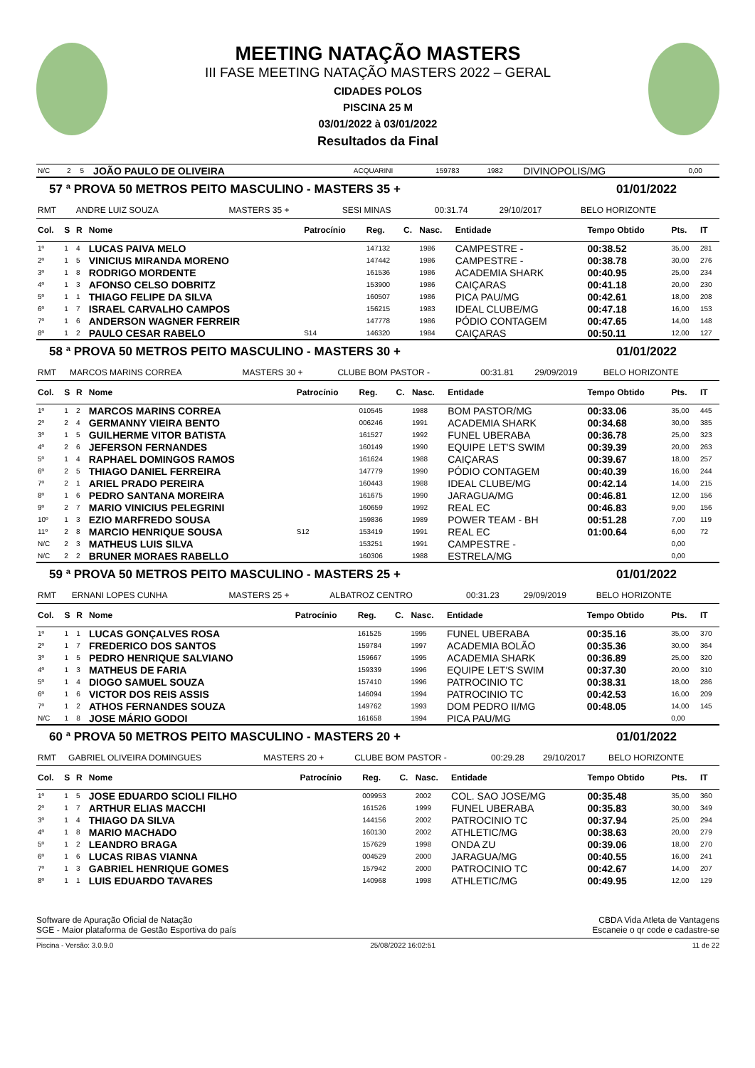MEETING NATAÇÃO MASTERS
III FASE MEETING NATAÇÃO MASTERS 2022 – GERAL
CIDADES POLOS
PISCINA 25 M
03/01/2022 à 03/01/2022
Resultados da Final
| N/C | 2 | 5 | JOÃO PAULO DE OLIVEIRA | ACQUARINI | 159783 | 1982 | DIVINOPOLIS/MG | 0,00 |
57 ª PROVA 50 METROS PEITO MASCULINO - MASTERS 35 + 01/01/2022
| RMT | ANDRE LUIZ SOUZA | MASTERS 35 + | SESI MINAS | 00:31.74 | 29/10/2017 | BELO HORIZONTE |
| Col. | S | R | Nome | Patrocínio | Reg. | C. | Nasc. | Entidade | Tempo Obtido | Pts. | IT |
| --- | --- | --- | --- | --- | --- | --- | --- | --- | --- | --- | --- |
| 1º | 1 | 4 | LUCAS PAIVA MELO | | 147132 | | 1986 | CAMPESTRE - | 00:38.52 | 35,00 | 281 |
| 2º | 1 | 5 | VINICIUS MIRANDA MORENO | | 147442 | | 1986 | CAMPESTRE - | 00:38.78 | 30,00 | 276 |
| 3º | 1 | 8 | RODRIGO MORDENTE | | 161536 | | 1986 | ACADEMIA SHARK | 00:40.95 | 25,00 | 234 |
| 4º | 1 | 3 | AFONSO CELSO DOBRITZ | | 153900 | | 1986 | CAIÇARAS | 00:41.18 | 20,00 | 230 |
| 5º | 1 | 1 | THIAGO FELIPE DA SILVA | | 160507 | | 1986 | PICA PAU/MG | 00:42.61 | 18,00 | 208 |
| 6º | 1 | 7 | ISRAEL CARVALHO CAMPOS | | 156215 | | 1983 | IDEAL CLUBE/MG | 00:47.18 | 16,00 | 153 |
| 7º | 1 | 6 | ANDERSON WAGNER FERREIR | | 147778 | | 1986 | PÓDIO CONTAGEM | 00:47.65 | 14,00 | 148 |
| 8º | 1 | 2 | PAULO CESAR RABELO | S14 | 146320 | | 1984 | CAIÇARAS | 00:50.11 | 12,00 | 127 |
58 ª PROVA 50 METROS PEITO MASCULINO - MASTERS 30 + 01/01/2022
| RMT | MARCOS MARINS CORREA | MASTERS 30 + | CLUBE BOM PASTOR - | 00:31.81 | 29/09/2019 | BELO HORIZONTE |
| Col. | S | R | Nome | Patrocínio | Reg. | C. | Nasc. | Entidade | Tempo Obtido | Pts. | IT |
| --- | --- | --- | --- | --- | --- | --- | --- | --- | --- | --- | --- |
| 1º | 1 | 2 | MARCOS MARINS CORREA | | 010545 | | 1988 | BOM PASTOR/MG | 00:33.06 | 35,00 | 445 |
| 2º | 2 | 4 | GERMANNY VIEIRA BENTO | | 006246 | | 1991 | ACADEMIA SHARK | 00:34.68 | 30,00 | 385 |
| 3º | 1 | 5 | GUILHERME VITOR BATISTA | | 161527 | | 1992 | FUNEL UBERABA | 00:36.78 | 25,00 | 323 |
| 4º | 2 | 6 | JEFERSON FERNANDES | | 160149 | | 1990 | EQUIPE LET'S SWIM | 00:39.39 | 20,00 | 263 |
| 5º | 1 | 4 | RAPHAEL DOMINGOS RAMOS | | 161624 | | 1988 | CAIÇARAS | 00:39.67 | 18,00 | 257 |
| 6º | 2 | 5 | THIAGO DANIEL FERREIRA | | 147779 | | 1990 | PÓDIO CONTAGEM | 00:40.39 | 16,00 | 244 |
| 7º | 2 | 1 | ARIEL PRADO PEREIRA | | 160443 | | 1988 | IDEAL CLUBE/MG | 00:42.14 | 14,00 | 215 |
| 8º | 1 | 6 | PEDRO SANTANA MOREIRA | | 161675 | | 1990 | JARAGUA/MG | 00:46.81 | 12,00 | 156 |
| 9º | 2 | 7 | MARIO VINICIUS PELEGRINI | | 160659 | | 1992 | REAL EC | 00:46.83 | 9,00 | 156 |
| 10º | 1 | 3 | EZIO MARFREDO SOUSA | | 159836 | | 1989 | POWER TEAM - BH | 00:51.28 | 7,00 | 119 |
| 11º | 2 | 8 | MARCIO HENRIQUE SOUSA | S12 | 153419 | | 1991 | REAL EC | 01:00.64 | 6,00 | 72 |
| N/C | 2 | 3 | MATHEUS LUIS SILVA | | 153251 | | 1991 | CAMPESTRE - | | 0,00 | |
| N/C | 2 | 2 | BRUNER MORAES RABELLO | | 160306 | | 1988 | ESTRELA/MG | | 0,00 | |
59 ª PROVA 50 METROS PEITO MASCULINO - MASTERS 25 + 01/01/2022
| RMT | ERNANI LOPES CUNHA | MASTERS 25 + | ALBATROZ CENTRO | 00:31.23 | 29/09/2019 | BELO HORIZONTE |
| Col. | S | R | Nome | Patrocínio | Reg. | C. | Nasc. | Entidade | Tempo Obtido | Pts. | IT |
| --- | --- | --- | --- | --- | --- | --- | --- | --- | --- | --- | --- |
| 1º | 1 | 1 | LUCAS GONÇALVES ROSA | | 161525 | | 1995 | FUNEL UBERABA | 00:35.16 | 35,00 | 370 |
| 2º | 1 | 7 | FREDERICO DOS SANTOS | | 159784 | | 1997 | ACADEMIA BOLÃO | 00:35.36 | 30,00 | 364 |
| 3º | 1 | 5 | PEDRO HENRIQUE SALVIANO | | 159667 | | 1995 | ACADEMIA SHARK | 00:36.89 | 25,00 | 320 |
| 4º | 1 | 3 | MATHEUS DE FARIA | | 159339 | | 1996 | EQUIPE LET'S SWIM | 00:37.30 | 20,00 | 310 |
| 5º | 1 | 4 | DIOGO SAMUEL SOUZA | | 157410 | | 1996 | PATROCINIO TC | 00:38.31 | 18,00 | 286 |
| 6º | 1 | 6 | VICTOR DOS REIS ASSIS | | 146094 | | 1994 | PATROCINIO TC | 00:42.53 | 16,00 | 209 |
| 7º | 1 | 2 | ATHOS FERNANDES SOUZA | | 149762 | | 1993 | DOM PEDRO II/MG | 00:48.05 | 14,00 | 145 |
| N/C | 1 | 8 | JOSE MÁRIO GODOI | | 161658 | | 1994 | PICA PAU/MG | | 0,00 | |
60 ª PROVA 50 METROS PEITO MASCULINO - MASTERS 20 + 01/01/2022
| RMT | GABRIEL OLIVEIRA DOMINGUES | MASTERS 20 + | CLUBE BOM PASTOR - | 00:29.28 | 29/10/2017 | BELO HORIZONTE |
| Col. | S | R | Nome | Patrocínio | Reg. | C. | Nasc. | Entidade | Tempo Obtido | Pts. | IT |
| --- | --- | --- | --- | --- | --- | --- | --- | --- | --- | --- | --- |
| 1º | 1 | 5 | JOSE EDUARDO SCIOLI FILHO | | 009953 | | 2002 | COL. SAO JOSE/MG | 00:35.48 | 35,00 | 360 |
| 2º | 1 | 7 | ARTHUR ELIAS MACCHI | | 161526 | | 1999 | FUNEL UBERABA | 00:35.83 | 30,00 | 349 |
| 3º | 1 | 4 | THIAGO DA SILVA | | 144156 | | 2002 | PATROCINIO TC | 00:37.94 | 25,00 | 294 |
| 4º | 1 | 8 | MARIO MACHADO | | 160130 | | 2002 | ATHLETIC/MG | 00:38.63 | 20,00 | 279 |
| 5º | 1 | 2 | LEANDRO BRAGA | | 157629 | | 1998 | ONDA ZU | 00:39.06 | 18,00 | 270 |
| 6º | 1 | 6 | LUCAS RIBAS VIANNA | | 004529 | | 2000 | JARAGUA/MG | 00:40.55 | 16,00 | 241 |
| 7º | 1 | 3 | GABRIEL HENRIQUE GOMES | | 157942 | | 2000 | PATROCINIO TC | 00:42.67 | 14,00 | 207 |
| 8º | 1 | 1 | LUIS EDUARDO TAVARES | | 140968 | | 1998 | ATHLETIC/MG | 00:49.95 | 12,00 | 129 |
Software de Apuração Oficial de Natação
SGE - Maior plataforma de Gestão Esportiva do país
CBDA Vida Atleta de Vantagens
Escaneie o qr code e cadastre-se
Piscina - Versão: 3.0.9.0 25/08/2022 16:02:51 11 de 22